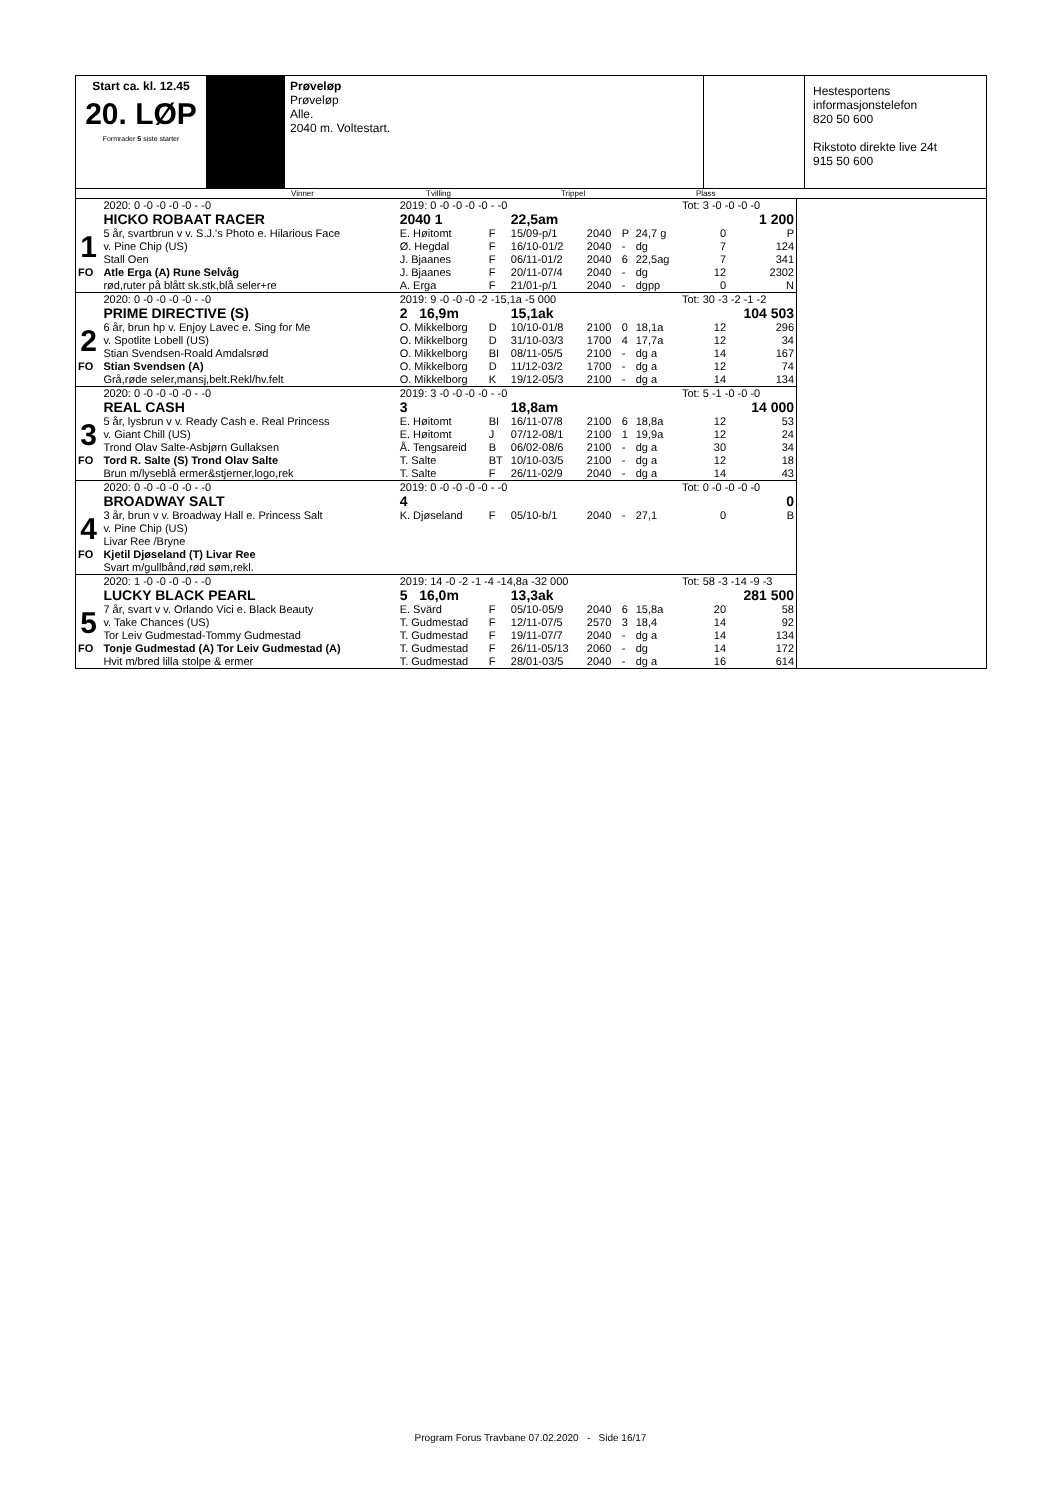Start ca. kl. 12.45
20. LØP
Formrader 5 siste starter
Prøveløp
Prøveløp
Alle.
2040 m. Voltestart.
Hestesportens
informasjonstelefon
820 50 600
Rikstoto direkte live 24t
915 50 600
Vinner Tvilling Trippel Plass
| | 2020: 0 -0 -0 -0 -0 - -0 | 2019: 0 -0 -0 -0 -0 - -0 | | | | | | Tot: 3 -0 -0 -0 -0 | | |
| | HICKO ROBAAT RACER | 2040 1 | | 22,5am | | | | 1 200 | | |
| 1 | 5 år, svartbrun v v. S.J.'s Photo e. Hilarious Face | E. Høitomt | F | 15/09-p/1 | 2040 | P | 24,7 g | | 0 | P |
| | v. Pine Chip (US) | Ø. Hegdal | F | 16/10-01/2 | 2040 | - | dg | | 7 | 124 |
| | Stall Oen | J. Bjaanes | F | 06/11-01/2 | 2040 | 6 | 22,5ag | | 7 | 341 |
| FO | Atle Erga (A) Rune Selvåg | J. Bjaanes | F | 20/11-07/4 | 2040 | - | dg | | 12 | 2302 |
| | rød,ruter på blått sk.stk,blå seler+re | A. Erga | F | 21/01-p/1 | 2040 | - | dgpp | | 0 | N |
| | 2020: 0 -0 -0 -0 -0 - -0 | 2019: 9 -0 -0 -0 -2 -15,1a -5 000 | | | | | | Tot: 30 -3 -2 -1 -2 | | |
| | PRIME DIRECTIVE (S) | 2 16,9m | | 15,1ak | | | | 104 503 | | |
| 2 | 6 år, brun hp v. Enjoy Lavec e. Sing for Me | O. Mikkelborg | D | 10/10-01/8 | 2100 | 0 | 18,1a | | 12 | 296 |
| | v. Spotlite Lobell (US) | O. Mikkelborg | D | 31/10-03/3 | 1700 | 4 | 17,7a | | 12 | 34 |
| | Stian Svendsen-Roald Amdalsrød | O. Mikkelborg | BI | 08/11-05/5 | 2100 | - | dg a | | 14 | 167 |
| FO | Stian Svendsen (A) | O. Mikkelborg | D | 11/12-03/2 | 1700 | - | dg a | | 12 | 74 |
| | Grå,røde seler,mansj,belt.Rekl/hv.felt | O. Mikkelborg | K | 19/12-05/3 | 2100 | - | dg a | | 14 | 134 |
| | 2020: 0 -0 -0 -0 -0 - -0 | 2019: 3 -0 -0 -0 -0 - -0 | | | | | | Tot: 5 -1 -0 -0 -0 | | |
| | REAL CASH | 3 | | 18,8am | | | | 14 000 | | |
| 3 | 5 år, lysbrun v v. Ready Cash e. Real Princess | E. Høitomt | BI | 16/11-07/8 | 2100 | 6 | 18,8a | | 12 | 53 |
| | v. Giant Chill (US) | E. Høitomt | J | 07/12-08/1 | 2100 | 1 | 19,9a | | 12 | 24 |
| | Trond Olav Salte-Asbjørn Gullaksen | Å. Tengsareid | B | 06/02-08/6 | 2100 | - | dg a | | 30 | 34 |
| FO | Tord R. Salte (S) Trond Olav Salte | T. Salte | BT | 10/10-03/5 | 2100 | - | dg a | | 12 | 18 |
| | Brun m/lyseblå ermer&stjerner,logo,rek | T. Salte | F | 26/11-02/9 | 2040 | - | dg a | | 14 | 43 |
| | 2020: 0 -0 -0 -0 -0 - -0 | 2019: 0 -0 -0 -0 -0 - -0 | | | | | | Tot: 0 -0 -0 -0 -0 | | |
| | BROADWAY SALT | 4 | | | | | | 0 | | |
| 4 | 3 år, brun v v. Broadway Hall e. Princess Salt | K. Djøseland | F | 05/10-b/1 | 2040 | - | 27,1 | | 0 | B |
| | v. Pine Chip (US) | | | | | | | | | |
| | Livar Ree /Bryne | | | | | | | | | |
| FO | Kjetil Djøseland (T) Livar Ree | | | | | | | | | |
| | Svart m/gullbånd,rød søm,rekl. | | | | | | | | | |
| | 2020: 1 -0 -0 -0 -0 - -0 | 2019: 14 -0 -2 -1 -4 -14,8a -32 000 | | | | | | Tot: 58 -3 -14 -9 -3 | | |
| | LUCKY BLACK PEARL | 5 16,0m | | 13,3ak | | | | 281 500 | | |
| 5 | 7 år, svart v v. Orlando Vici e. Black Beauty | E. Svärd | F | 05/10-05/9 | 2040 | 6 | 15,8a | | 20 | 58 |
| | v. Take Chances (US) | T. Gudmestad | F | 12/11-07/5 | 2570 | 3 | 18,4 | | 14 | 92 |
| | Tor Leiv Gudmestad-Tommy Gudmestad | T. Gudmestad | F | 19/11-07/7 | 2040 | - | dg a | | 14 | 134 |
| FO | Tonje Gudmestad (A) Tor Leiv Gudmestad (A) | T. Gudmestad | F | 26/11-05/13 | 2060 | - | dg | | 14 | 172 |
| | Hvit m/bred lilla stolpe & ermer | T. Gudmestad | F | 28/01-03/5 | 2040 | - | dg a | | 16 | 614 |
Program Forus Travbane 07.02.2020 - Side 16/17